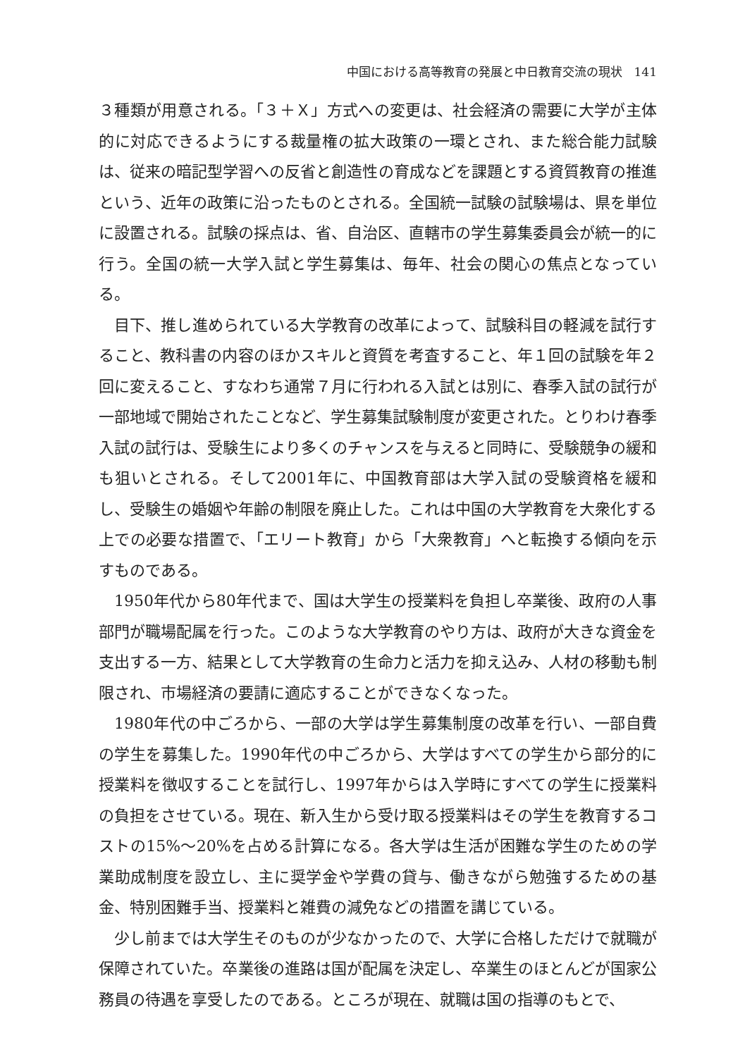中国における高等教育の発展と中日教育交流の現状　141
３種類が用意される。「３＋Ｘ」方式への変更は、社会経済の需要に大学が主体的に対応できるようにする裁量権の拡大政策の一環とされ、また総合能力試験は、従来の暗記型学習への反省と創造性の育成などを課題とする資質教育の推進という、近年の政策に沿ったものとされる。全国統一試験の試験場は、県を単位に設置される。試験の採点は、省、自治区、直轄市の学生募集委員会が統一的に行う。全国の統一大学入試と学生募集は、毎年、社会の関心の焦点となっている。
目下、推し進められている大学教育の改革によって、試験科目の軽減を試行すること、教科書の内容のほかスキルと資質を考査すること、年１回の試験を年２回に変えること、すなわち通常７月に行われる入試とは別に、春季入試の試行が一部地域で開始されたことなど、学生募集試験制度が変更された。とりわけ春季入試の試行は、受験生により多くのチャンスを与えると同時に、受験競争の緩和も狙いとされる。そして2001年に、中国教育部は大学入試の受験資格を緩和し、受験生の婚姻や年齢の制限を廃止した。これは中国の大学教育を大衆化する上での必要な措置で、「エリート教育」から「大衆教育」へと転換する傾向を示すものである。
1950年代から80年代まで、国は大学生の授業料を負担し卒業後、政府の人事部門が職場配属を行った。このような大学教育のやり方は、政府が大きな資金を支出する一方、結果として大学教育の生命力と活力を抑え込み、人材の移動も制限され、市場経済の要請に適応することができなくなった。
1980年代の中ごろから、一部の大学は学生募集制度の改革を行い、一部自費の学生を募集した。1990年代の中ごろから、大学はすべての学生から部分的に授業料を徴収することを試行し、1997年からは入学時にすべての学生に授業料の負担をさせている。現在、新入生から受け取る授業料はその学生を教育するコストの15%～20%を占める計算になる。各大学は生活が困難な学生のための学業助成制度を設立し、主に奨学金や学費の貸与、働きながら勉強するための基金、特別困難手当、授業料と雑費の減免などの措置を講じている。
少し前までは大学生そのものが少なかったので、大学に合格しただけで就職が保障されていた。卒業後の進路は国が配属を決定し、卒業生のほとんどが国家公務員の待遇を享受したのである。ところが現在、就職は国の指導のもとで、